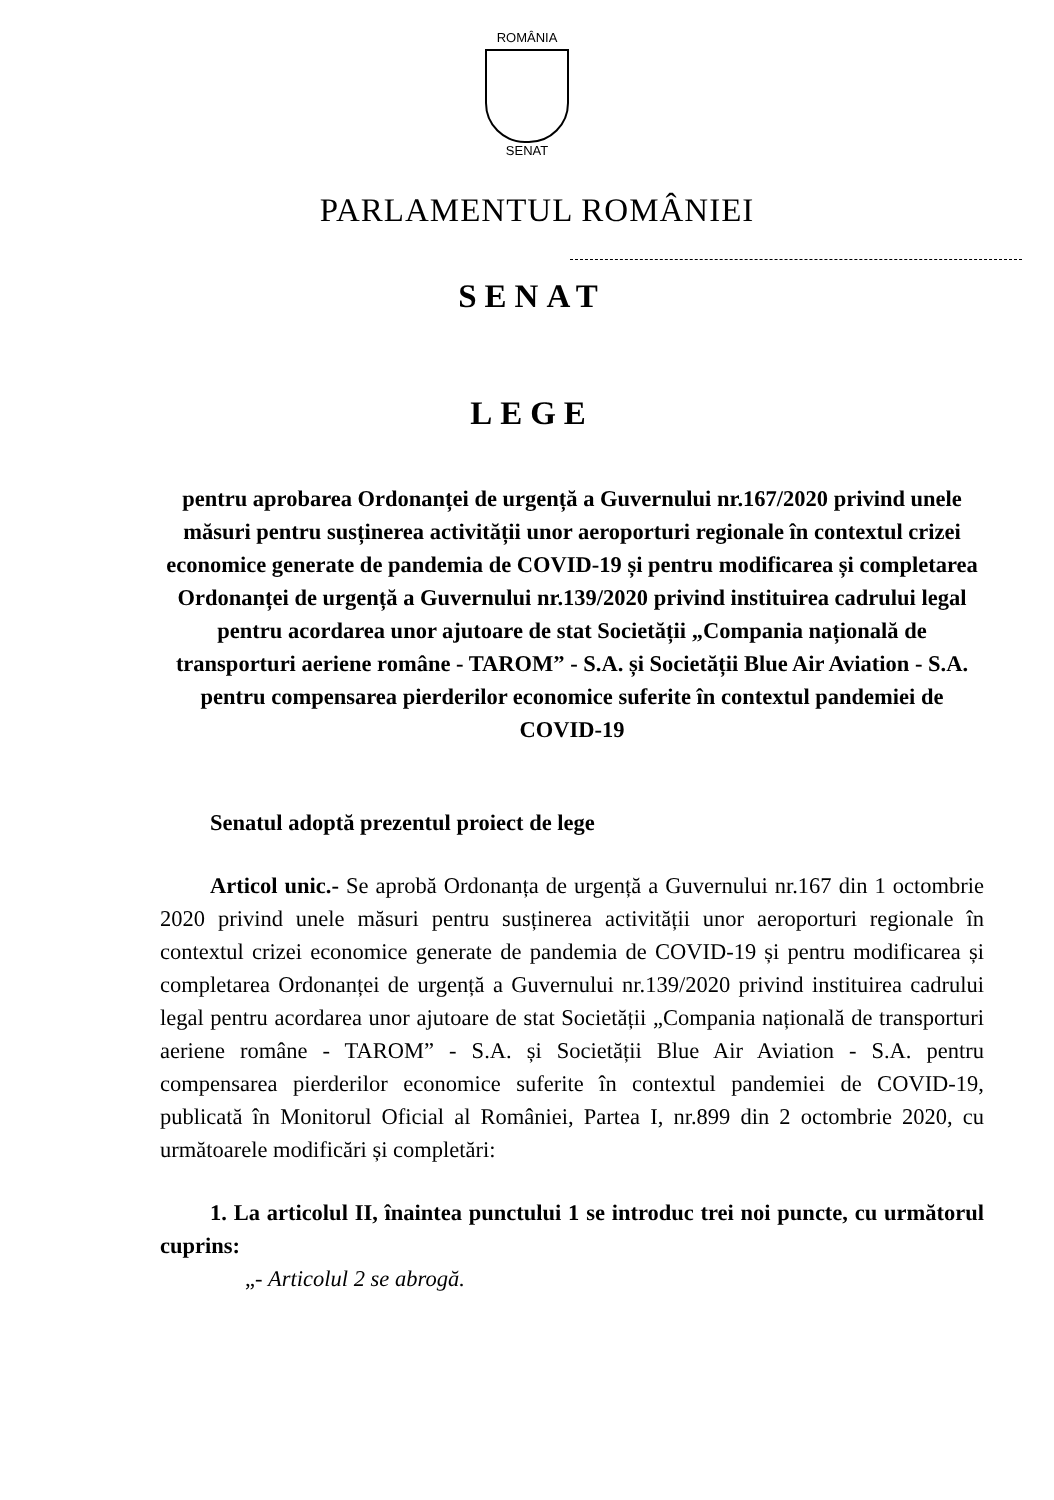ROMÂNIA
SENAT
PARLAMENTUL ROMÂNIEI
SENAT
LEGE
pentru aprobarea Ordonanței de urgență a Guvernului nr.167/2020 privind unele măsuri pentru susținerea activității unor aeroporturi regionale în contextul crizei economice generate de pandemia de COVID-19 și pentru modificarea și completarea Ordonanței de urgență a Guvernului nr.139/2020 privind instituirea cadrului legal pentru acordarea unor ajutoare de stat Societății „Compania națională de transporturi aeriene române - TAROM” - S.A. și Societății Blue Air Aviation - S.A. pentru compensarea pierderilor economice suferite în contextul pandemiei de COVID-19
Senatul adoptă prezentul proiect de lege
Articol unic.- Se aprobă Ordonanța de urgență a Guvernului nr.167 din 1 octombrie 2020 privind unele măsuri pentru susținerea activității unor aeroporturi regionale în contextul crizei economice generate de pandemia de COVID-19 și pentru modificarea și completarea Ordonanței de urgență a Guvernului nr.139/2020 privind instituirea cadrului legal pentru acordarea unor ajutoare de stat Societății „Compania națională de transporturi aeriene române - TAROM” - S.A. și Societății Blue Air Aviation - S.A. pentru compensarea pierderilor economice suferite în contextul pandemiei de COVID-19, publicată în Monitorul Oficial al României, Partea I, nr.899 din 2 octombrie 2020, cu următoarele modificări și completări:
1. La articolul II, înaintea punctului 1 se introduc trei noi puncte, cu următorul cuprins:
„- Articolul 2 se abrogă.